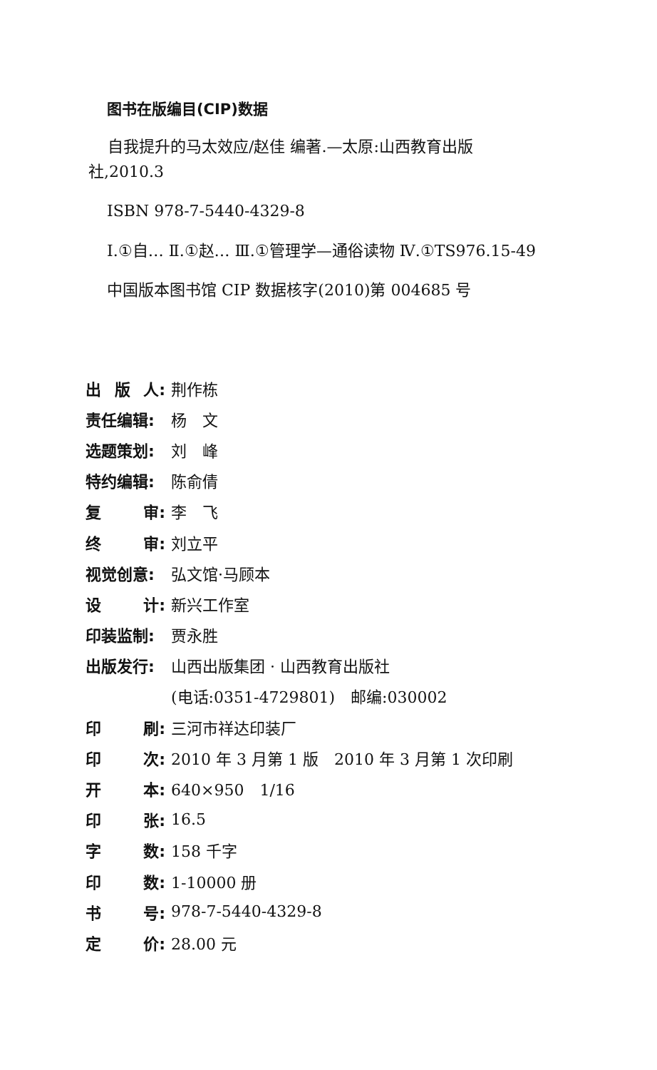图书在版编目(CIP)数据
自我提升的马太效应/赵佳 编著.—太原:山西教育出版
社,2010.3
ISBN 978-7-5440-4329-8
Ⅰ.①自… Ⅱ.①赵… Ⅲ.①管理学—通俗读物 Ⅳ.①TS976.15-49
中国版本图书馆 CIP 数据核字(2010)第 004685 号
出 版 人: 荆作栋
责任编辑: 杨　文
选题策划: 刘　峰
特约编辑: 陈俞倩
复 审: 李　飞
终 审: 刘立平
视觉创意: 弘文馆·马顾本
设 计: 新兴工作室
印装监制: 贾永胜
出版发行: 山西出版集团 · 山西教育出版社
(电话:0351-4729801)　邮编:030002
印 刷: 三河市祥达印装厂
印 次: 2010 年 3 月第 1 版　2010 年 3 月第 1 次印刷
开 本: 640×950　1/16
印 张: 16.5
字 数: 158 千字
印 数: 1-10000 册
书 号: 978-7-5440-4329-8
定 价: 28.00 元